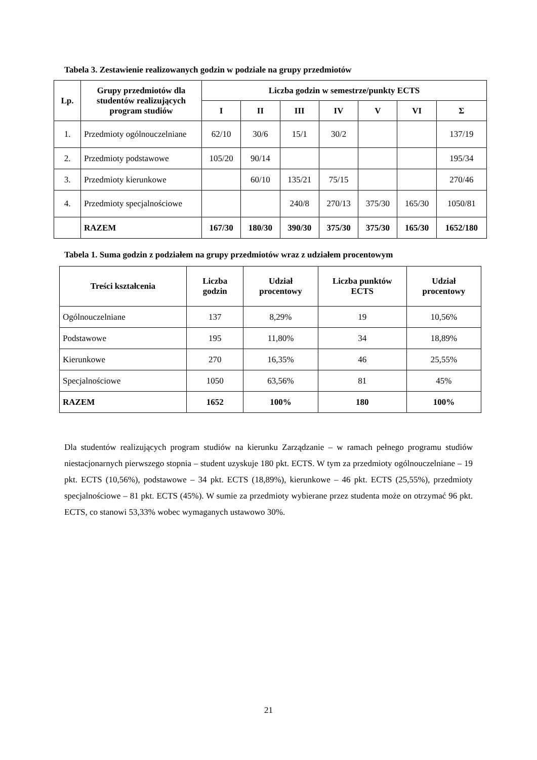Tabela 3. Zestawienie realizowanych godzin w podziale na grupy przedmiotów
| Lp. | Grupy przedmiotów dla studentów realizujących program studiów | Liczba godzin w semestrze/punkty ECTS | | | | | | |
| --- | --- | --- | --- | --- | --- | --- | --- | --- |
| | | I | II | III | IV | V | VI | Σ |
| 1. | Przedmioty ogólnouczelniane | 62/10 | 30/6 | 15/1 | 30/2 | | | 137/19 |
| 2. | Przedmioty podstawowe | 105/20 | 90/14 | | | | | 195/34 |
| 3. | Przedmioty kierunkowe | | 60/10 | 135/21 | 75/15 | | | 270/46 |
| 4. | Przedmioty specjalnościowe | | | 240/8 | 270/13 | 375/30 | 165/30 | 1050/81 |
| | RAZEM | 167/30 | 180/30 | 390/30 | 375/30 | 375/30 | 165/30 | 1652/180 |
Tabela 1. Suma godzin z podziałem na grupy przedmiotów wraz z udziałem procentowym
| Treści kształcenia | Liczba godzin | Udział procentowy | Liczba punktów ECTS | Udział procentowy |
| --- | --- | --- | --- | --- |
| Ogólnouczelniane | 137 | 8,29% | 19 | 10,56% |
| Podstawowe | 195 | 11,80% | 34 | 18,89% |
| Kierunkowe | 270 | 16,35% | 46 | 25,55% |
| Specjalnościowe | 1050 | 63,56% | 81 | 45% |
| RAZEM | 1652 | 100% | 180 | 100% |
Dla studentów realizujących program studiów na kierunku Zarządzanie – w ramach pełnego programu studiów niestacjonarnych pierwszego stopnia – student uzyskuje 180 pkt. ECTS. W tym za przedmioty ogólnouczelniane – 19 pkt. ECTS (10,56%), podstawowe – 34 pkt. ECTS (18,89%), kierunkowe – 46 pkt. ECTS (25,55%), przedmioty specjalnościowe – 81 pkt. ECTS (45%). W sumie za przedmioty wybierane przez studenta może on otrzymać 96 pkt. ECTS, co stanowi 53,33% wobec wymaganych ustawowo 30%.
21